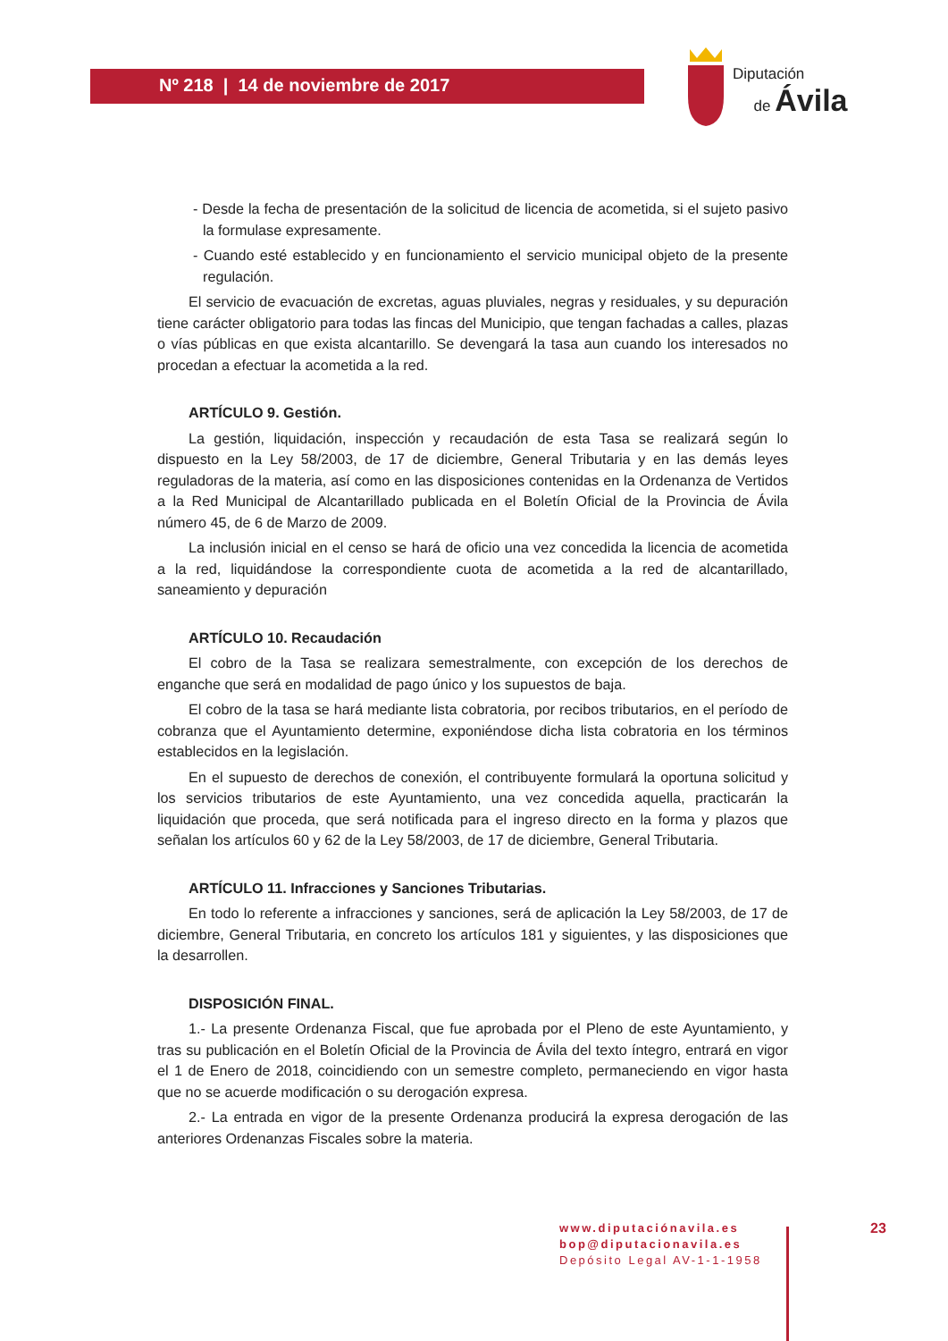Nº 218 | 14 de noviembre de 2017
Diputación
de Ávila
- Desde la fecha de presentación de la solicitud de licencia de acometida, si el sujeto pasivo la formulase expresamente.
- Cuando esté establecido y en funcionamiento el servicio municipal objeto de la presente regulación.
El servicio de evacuación de excretas, aguas pluviales, negras y residuales, y su depuración tiene carácter obligatorio para todas las fincas del Municipio, que tengan fachadas a calles, plazas o vías públicas en que exista alcantarillo. Se devengará la tasa aun cuando los interesados no procedan a efectuar la acometida a la red.
ARTÍCULO 9. Gestión.
La gestión, liquidación, inspección y recaudación de esta Tasa se realizará según lo dispuesto en la Ley 58/2003, de 17 de diciembre, General Tributaria y en las demás leyes reguladoras de la materia, así como en las disposiciones contenidas en la Ordenanza de Vertidos a la Red Municipal de Alcantarillado publicada en el Boletín Oficial de la Provincia de Ávila número 45, de 6 de Marzo de 2009.
La inclusión inicial en el censo se hará de oficio una vez concedida la licencia de acometida a la red, liquidándose la correspondiente cuota de acometida a la red de alcantarillado, saneamiento y depuración
ARTÍCULO 10. Recaudación
El cobro de la Tasa se realizara semestralmente, con excepción de los derechos de enganche que será en modalidad de pago único y los supuestos de baja.
El cobro de la tasa se hará mediante lista cobratoria, por recibos tributarios, en el período de cobranza que el Ayuntamiento determine, exponiéndose dicha lista cobratoria en los términos establecidos en la legislación.
En el supuesto de derechos de conexión, el contribuyente formulará la oportuna solicitud y los servicios tributarios de este Ayuntamiento, una vez concedida aquella, practicarán la liquidación que proceda, que será notificada para el ingreso directo en la forma y plazos que señalan los artículos 60 y 62 de la Ley 58/2003, de 17 de diciembre, General Tributaria.
ARTÍCULO 11. Infracciones y Sanciones Tributarias.
En todo lo referente a infracciones y sanciones, será de aplicación la Ley 58/2003, de 17 de diciembre, General Tributaria, en concreto los artículos 181 y siguientes, y las disposiciones que la desarrollen.
DISPOSICIÓN FINAL.
1.- La presente Ordenanza Fiscal, que fue aprobada por el Pleno de este Ayuntamiento, y tras su publicación en el Boletín Oficial de la Provincia de Ávila del texto íntegro, entrará en vigor el 1 de Enero de 2018, coincidiendo con un semestre completo, permaneciendo en vigor hasta que no se acuerde modificación o su derogación expresa.
2.- La entrada en vigor de la presente Ordenanza producirá la expresa derogación de las anteriores Ordenanzas Fiscales sobre la materia.
www.diputaciónavila.es
bop@diputacionavila.es
Depósito Legal AV-1-1-1958
23